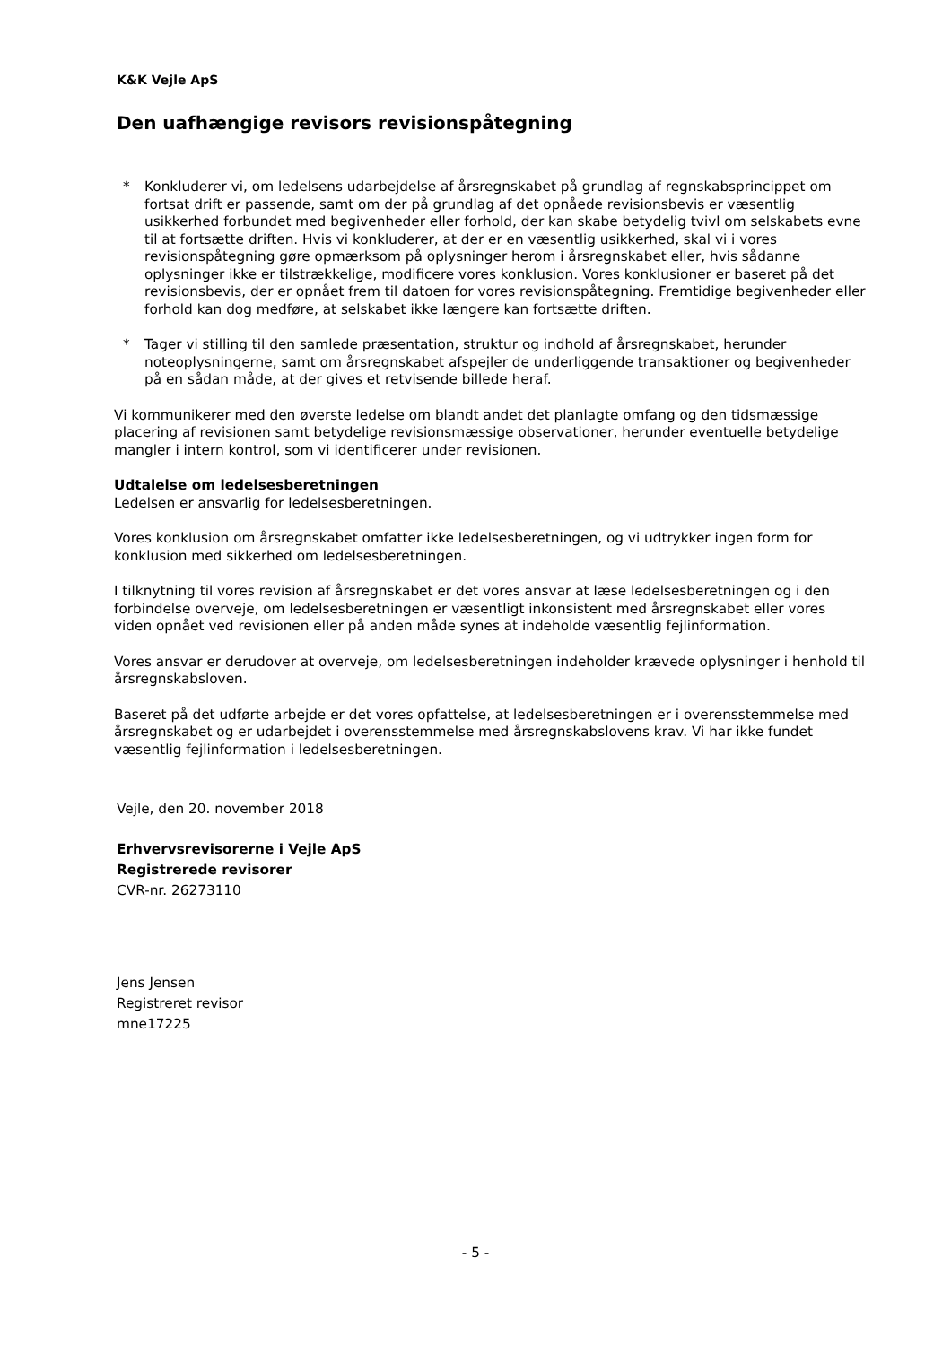K&K Vejle ApS
Den uafhængige revisors revisionspåtegning
* Konkluderer vi, om ledelsens udarbejdelse af årsregnskabet på grundlag af regnskabsprincippet om fortsat drift er passende, samt om der på grundlag af det opnåede revisionsbevis er væsentlig usikkerhed forbundet med begivenheder eller forhold, der kan skabe betydelig tvivl om selskabets evne til at fortsætte driften. Hvis vi konkluderer, at der er en væsentlig usikkerhed, skal vi i vores revisionspåtegning gøre opmærksom på oplysninger herom i årsregnskabet eller, hvis sådanne oplysninger ikke er tilstrækkelige, modificere vores konklusion. Vores konklusioner er baseret på det revisionsbevis, der er opnået frem til datoen for vores revisionspåtegning. Fremtidige begivenheder eller forhold kan dog medføre, at selskabet ikke længere kan fortsætte driften.
* Tager vi stilling til den samlede præsentation, struktur og indhold af årsregnskabet, herunder noteoplysningerne, samt om årsregnskabet afspejler de underliggende transaktioner og begivenheder på en sådan måde, at der gives et retvisende billede heraf.
Vi kommunikerer med den øverste ledelse om blandt andet det planlagte omfang og den tidsmæssige placering af revisionen samt betydelige revisionsmæssige observationer, herunder eventuelle betydelige mangler i intern kontrol, som vi identificerer under revisionen.
Udtalelse om ledelsesberetningen
Ledelsen er ansvarlig for ledelsesberetningen.
Vores konklusion om årsregnskabet omfatter ikke ledelsesberetningen, og vi udtrykker ingen form for konklusion med sikkerhed om ledelsesberetningen.
I tilknytning til vores revision af årsregnskabet er det vores ansvar at læse ledelsesberetningen og i den forbindelse overveje, om ledelsesberetningen er væsentligt inkonsistent med årsregnskabet eller vores viden opnået ved revisionen eller på anden måde synes at indeholde væsentlig fejlinformation.
Vores ansvar er derudover at overveje, om ledelsesberetningen indeholder krævede oplysninger i henhold til årsregnskabsloven.
Baseret på det udførte arbejde er det vores opfattelse, at ledelsesberetningen er i overensstemmelse med årsregnskabet og er udarbejdet i overensstemmelse med årsregnskabslovens krav. Vi har ikke fundet væsentlig fejlinformation i ledelsesberetningen.
Vejle, den 20. november 2018
Erhvervsrevisorerne i Vejle ApS
Registrerede revisorer
CVR-nr. 26273110
Jens Jensen
Registreret revisor
mne17225
- 5 -